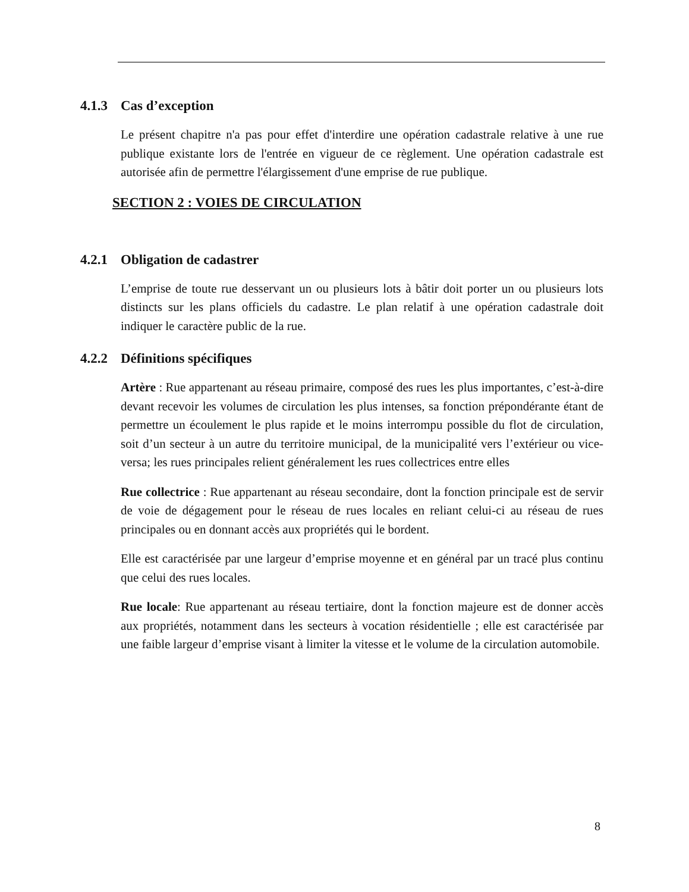4.1.3 Cas d’exception
Le présent chapitre n'a pas pour effet d'interdire une opération cadastrale relative à une rue publique existante lors de l'entrée en vigueur de ce règlement. Une opération cadastrale est autorisée afin de permettre l'élargissement d'une emprise de rue publique.
SECTION 2 : VOIES DE CIRCULATION
4.2.1 Obligation de cadastrer
L’emprise de toute rue desservant un ou plusieurs lots à bâtir doit porter un ou plusieurs lots distincts sur les plans officiels du cadastre. Le plan relatif à une opération cadastrale doit indiquer le caractère public de la rue.
4.2.2 Définitions spécifiques
Artère : Rue appartenant au réseau primaire, composé des rues les plus importantes, c’est-à-dire devant recevoir les volumes de circulation les plus intenses, sa fonction prépondérante étant de permettre un écoulement le plus rapide et le moins interrompu possible du flot de circulation, soit d’un secteur à un autre du territoire municipal, de la municipalité vers l’extérieur ou vice-versa; les rues principales relient généralement les rues collectrices entre elles
Rue collectrice : Rue appartenant au réseau secondaire, dont la fonction principale est de servir de voie de dégagement pour le réseau de rues locales en reliant celui-ci au réseau de rues principales ou en donnant accès aux propriétés qui le bordent.
Elle est caractérisée par une largeur d’emprise moyenne et en général par un tracé plus continu que celui des rues locales.
Rue locale: Rue appartenant au réseau tertiaire, dont la fonction majeure est de donner accès aux propriétés, notamment dans les secteurs à vocation résidentielle ; elle est caractérisée par une faible largeur d’emprise visant à limiter la vitesse et le volume de la circulation automobile.
8